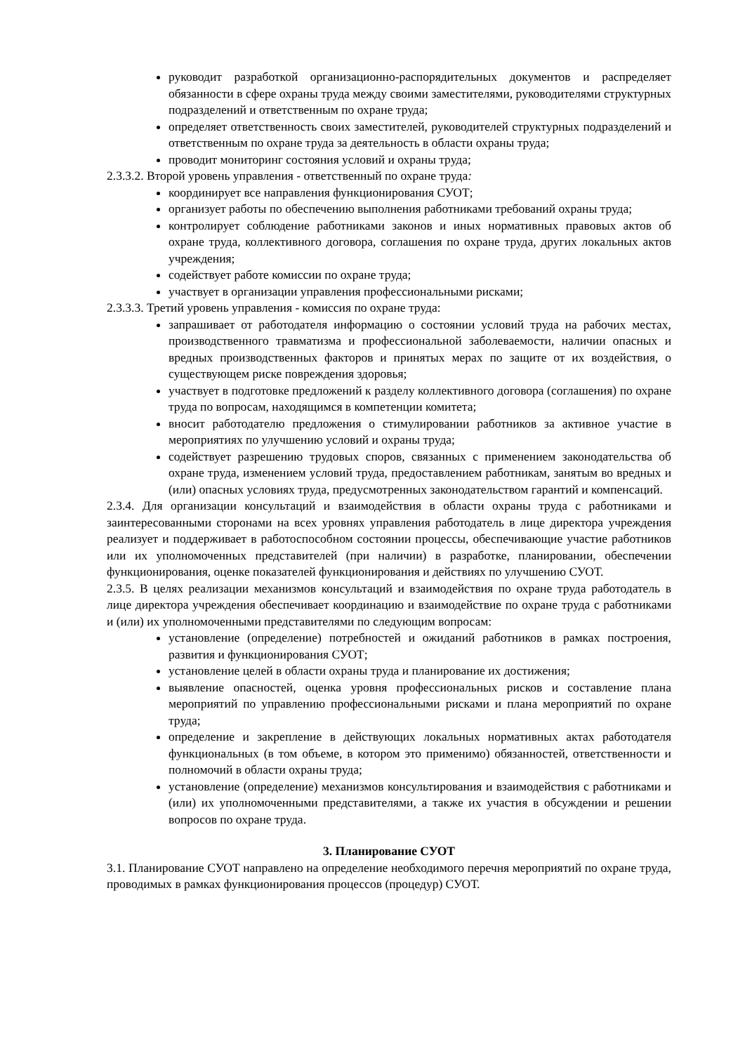руководит разработкой организационно-распорядительных документов и распределяет обязанности в сфере охраны труда между своими заместителями, руководителями структурных подразделений и ответственным по охране труда;
определяет ответственность своих заместителей, руководителей структурных подразделений и ответственным по охране труда за деятельность в области охраны труда;
проводит мониторинг состояния условий и охраны труда;
2.3.3.2. Второй уровень управления - ответственный по охране труда:
координирует все направления функционирования СУОТ;
организует работы по обеспечению выполнения работниками требований охраны труда;
контролирует соблюдение работниками законов и иных нормативных правовых актов об охране труда, коллективного договора, соглашения по охране труда, других локальных актов учреждения;
содействует работе комиссии по охране труда;
участвует в организации управления профессиональными рисками;
2.3.3.3. Третий уровень управления - комиссия по охране труда:
запрашивает от работодателя информацию о состоянии условий труда на рабочих местах, производственного травматизма и профессиональной заболеваемости, наличии опасных и вредных производственных факторов и принятых мерах по защите от их воздействия, о существующем риске повреждения здоровья;
участвует в подготовке предложений к разделу коллективного договора (соглашения) по охране труда по вопросам, находящимся в компетенции комитета;
вносит работодателю предложения о стимулировании работников за активное участие в мероприятиях по улучшению условий и охраны труда;
содействует разрешению трудовых споров, связанных с применением законодательства об охране труда, изменением условий труда, предоставлением работникам, занятым во вредных и (или) опасных условиях труда, предусмотренных законодательством гарантий и компенсаций.
2.3.4. Для организации консультаций и взаимодействия в области охраны труда с работниками и заинтересованными сторонами на всех уровнях управления работодатель в лице директора учреждения реализует и поддерживает в работоспособном состоянии процессы, обеспечивающие участие работников или их уполномоченных представителей (при наличии) в разработке, планировании, обеспечении функционирования, оценке показателей функционирования и действиях по улучшению СУОТ.
2.3.5. В целях реализации механизмов консультаций и взаимодействия по охране труда работодатель в лице директора учреждения обеспечивает координацию и взаимодействие по охране труда с работниками и (или) их уполномоченными представителями по следующим вопросам:
установление (определение) потребностей и ожиданий работников в рамках построения, развития и функционирования СУОТ;
установление целей в области охраны труда и планирование их достижения;
выявление опасностей, оценка уровня профессиональных рисков и составление плана мероприятий по управлению профессиональными рисками и плана мероприятий по охране труда;
определение и закрепление в действующих локальных нормативных актах работодателя функциональных (в том объеме, в котором это применимо) обязанностей, ответственности и полномочий в области охраны труда;
установление (определение) механизмов консультирования и взаимодействия с работниками и (или) их уполномоченными представителями, а также их участия в обсуждении и решении вопросов по охране труда.
3. Планирование СУОТ
3.1. Планирование СУОТ направлено на определение необходимого перечня мероприятий по охране труда, проводимых в рамках функционирования процессов (процедур) СУОТ.